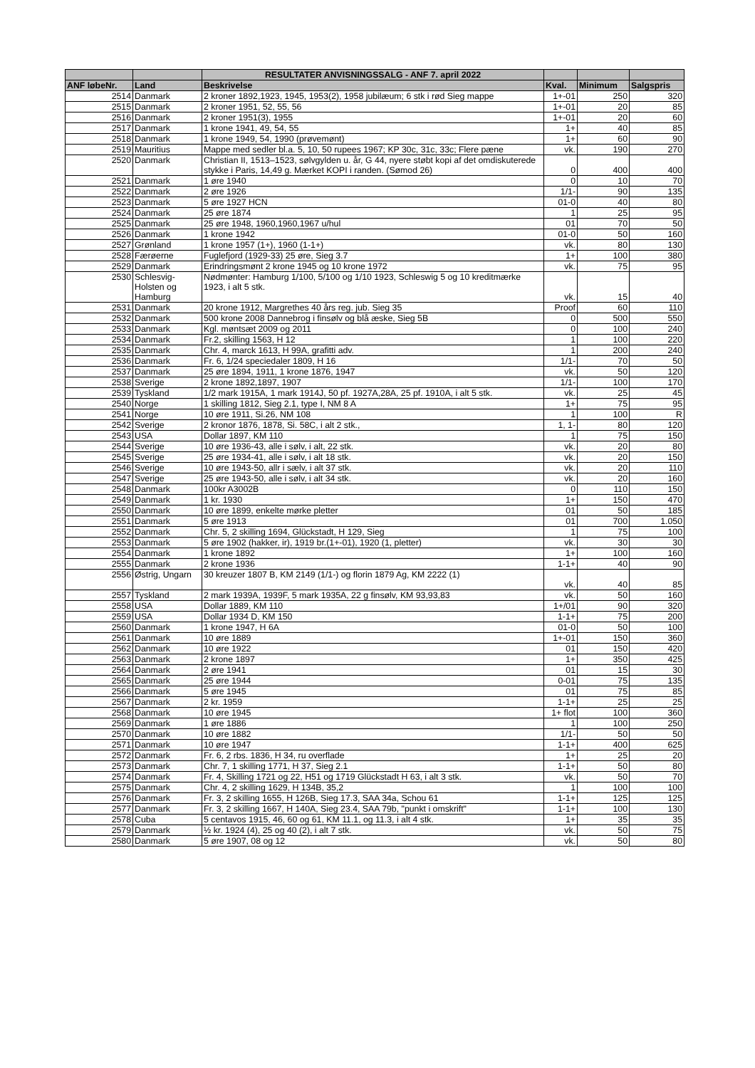| | | RESULTATER ANVISNINGSSALG - ANF 7. april 2022 | | | |
| --- | --- | --- | --- | --- | --- |
| ANF løbeNr. | Land | Beskrivelse | Kval. | Minimum | Salgspris |
| 2514 | Danmark | 2 kroner 1892,1923, 1945, 1953(2), 1958 jubilæum; 6 stk i rød Sieg mappe | 1+-01 | 250 | 320 |
| 2515 | Danmark | 2 kroner 1951, 52, 55, 56 | 1+-01 | 20 | 85 |
| 2516 | Danmark | 2 kroner 1951(3), 1955 | 1+-01 | 20 | 60 |
| 2517 | Danmark | 1 krone 1941, 49, 54, 55 | 1+ | 40 | 85 |
| 2518 | Danmark | 1 krone 1949, 54, 1990 (prøvemønt) | 1+ | 60 | 90 |
| 2519 | Mauritius | Mappe med sedler bl.a. 5, 10, 50 rupees 1967; KP 30c, 31c, 33c; Flere pæne | vk. | 190 | 270 |
| 2520 | Danmark | Christian II, 1513–1523, sølvgylden u. år, G 44, nyere støbt kopi af det omdiskuterede stykke i Paris, 14,49 g. Mærket KOPI i randen. (Sømod 26) | 0 | 400 | 400 |
| 2521 | Danmark | 1 øre 1940 | 0 | 10 | 70 |
| 2522 | Danmark | 2 øre 1926 | 1/1- | 90 | 135 |
| 2523 | Danmark | 5 øre 1927 HCN | 01-0 | 40 | 80 |
| 2524 | Danmark | 25 øre 1874 | 1 | 25 | 95 |
| 2525 | Danmark | 25 øre 1948, 1960,1960,1967 u/hul | 01 | 70 | 50 |
| 2526 | Danmark | 1 krone 1942 | 01-0 | 50 | 160 |
| 2527 | Grønland | 1 krone 1957 (1+), 1960 (1-1+) | vk. | 80 | 130 |
| 2528 | Færøerne | Fuglefjord (1929-33) 25 øre, Sieg 3.7 | 1+ | 100 | 380 |
| 2529 | Danmark | Erindringsmønt 2 krone 1945 og 10 krone 1972 | vk. | 75 | 95 |
| 2530 | Schlesvig-Holsten og Hamburg | Nødmønter: Hamburg 1/100, 5/100 og 1/10 1923, Schleswig 5 og 10 kreditmærke 1923, i alt 5 stk. | vk. | 15 | 40 |
| 2531 | Danmark | 20 krone 1912, Margrethes 40 års reg. jub. Sieg 35 | Proof | 60 | 110 |
| 2532 | Danmark | 500 krone 2008 Dannebrog i finsølv og blå æske, Sieg 5B | 0 | 500 | 550 |
| 2533 | Danmark | Kgl. møntsæt 2009 og 2011 | 0 | 100 | 240 |
| 2534 | Danmark | Fr.2, skilling 1563, H 12 | 1 | 100 | 220 |
| 2535 | Danmark | Chr. 4, marck 1613, H 99A, grafitti adv. | 1 | 200 | 240 |
| 2536 | Danmark | Fr. 6, 1/24 speciedaler 1809, H 16 | 1/1- | 70 | 50 |
| 2537 | Danmark | 25 øre 1894, 1911, 1 krone 1876, 1947 | vk. | 50 | 120 |
| 2538 | Sverige | 2 krone 1892,1897, 1907 | 1/1- | 100 | 170 |
| 2539 | Tyskland | 1/2 mark 1915A, 1 mark 1914J, 50 pf. 1927A,28A, 25 pf. 1910A, i alt 5 stk. | vk. | 25 | 45 |
| 2540 | Norge | 1 skilling 1812, Sieg 2.1, type I, NM 8 A | 1+ | 75 | 95 |
| 2541 | Norge | 10 øre 1911, Si.26, NM 108 | 1 | 100 | R |
| 2542 | Sverige | 2 kronor 1876, 1878, Si. 58C, i alt 2 stk., | 1, 1- | 80 | 120 |
| 2543 | USA | Dollar 1897, KM 110 | 1 | 75 | 150 |
| 2544 | Sverige | 10 øre 1936-43, alle i sølv, i alt, 22 stk. | vk. | 20 | 80 |
| 2545 | Sverige | 25 øre 1934-41, alle i sølv, i alt 18 stk. | vk. | 20 | 150 |
| 2546 | Sverige | 10 øre 1943-50, allr i sælv, i alt 37 stk. | vk. | 20 | 110 |
| 2547 | Sverige | 25 øre 1943-50, alle i sølv, i alt 34 stk. | vk. | 20 | 160 |
| 2548 | Danmark | 100kr A3002B | 0 | 110 | 150 |
| 2549 | Danmark | 1 kr. 1930 | 1+ | 150 | 470 |
| 2550 | Danmark | 10 øre 1899, enkelte mørke pletter | 01 | 50 | 185 |
| 2551 | Danmark | 5 øre 1913 | 01 | 700 | 1.050 |
| 2552 | Danmark | Chr. 5, 2 skilling 1694, Glückstadt, H 129, Sieg | 1 | 75 | 100 |
| 2553 | Danmark | 5 øre 1902 (hakker, ir), 1919 br.(1+-01), 1920 (1, pletter) | vk. | 30 | 30 |
| 2554 | Danmark | 1 krone 1892 | 1+ | 100 | 160 |
| 2555 | Danmark | 2 krone 1936 | 1-1+ | 40 | 90 |
| 2556 | Østrig, Ungarn | 30 kreuzer 1807 B, KM 2149 (1/1-) og florin 1879 Ag, KM 2222 (1) | vk. | 40 | 85 |
| 2557 | Tyskland | 2 mark 1939A, 1939F, 5 mark 1935A, 22 g finsølv, KM 93,93,83 | vk. | 50 | 160 |
| 2558 | USA | Dollar 1889, KM 110 | 1+/01 | 90 | 320 |
| 2559 | USA | Dollar 1934 D, KM 150 | 1-1+ | 75 | 200 |
| 2560 | Danmark | 1 krone 1947, H 6A | 01-0 | 50 | 100 |
| 2561 | Danmark | 10 øre 1889 | 1+-01 | 150 | 360 |
| 2562 | Danmark | 10 øre 1922 | 01 | 150 | 420 |
| 2563 | Danmark | 2 krone 1897 | 1+ | 350 | 425 |
| 2564 | Danmark | 2 øre 1941 | 01 | 15 | 30 |
| 2565 | Danmark | 25 øre 1944 | 0-01 | 75 | 135 |
| 2566 | Danmark | 5 øre 1945 | 01 | 75 | 85 |
| 2567 | Danmark | 2 kr. 1959 | 1-1+ | 25 | 25 |
| 2568 | Danmark | 10 øre 1945 | 1+ flot | 100 | 360 |
| 2569 | Danmark | 1 øre 1886 | 1 | 100 | 250 |
| 2570 | Danmark | 10 øre 1882 | 1/1- | 50 | 50 |
| 2571 | Danmark | 10 øre 1947 | 1-1+ | 400 | 625 |
| 2572 | Danmark | Fr. 6, 2 rbs. 1836, H 34, ru overflade | 1+ | 25 | 20 |
| 2573 | Danmark | Chr. 7, 1 skilling 1771, H 37, Sieg 2.1 | 1-1+ | 50 | 80 |
| 2574 | Danmark | Fr. 4, Skilling 1721 og 22, H51 og 1719 Glückstadt H 63, i alt 3 stk. | vk. | 50 | 70 |
| 2575 | Danmark | Chr. 4, 2 skilling 1629, H 134B, 35,2 | 1 | 100 | 100 |
| 2576 | Danmark | Fr. 3, 2 skilling 1655, H 126B, Sieg 17.3, SAA 34a, Schou 61 | 1-1+ | 125 | 125 |
| 2577 | Danmark | Fr. 3, 2 skilling 1667, H 140A, Sieg 23.4, SAA 79b, "punkt i omskrift" | 1-1+ | 100 | 130 |
| 2578 | Cuba | 5 centavos 1915, 46, 60 og 61, KM 11.1, og 11.3, i alt 4 stk. | 1+ | 35 | 35 |
| 2579 | Danmark | ½ kr. 1924 (4), 25 og 40 (2), i alt 7 stk. | vk. | 50 | 75 |
| 2580 | Danmark | 5 øre 1907, 08 og 12 | vk. | 50 | 80 |